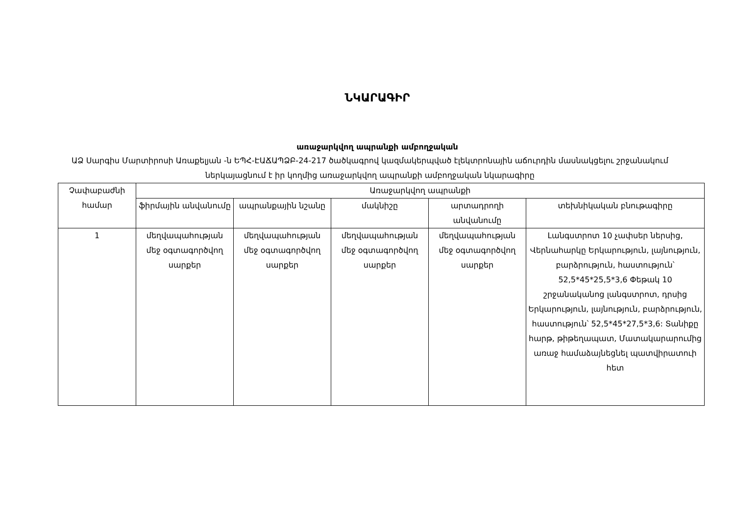ՆԿԱՐԱԳԻՐ
առաջարկվող ապրանքի ամբողջական
ԱՁ Սարգիս Մարտիրոսի Առաքելյան -ն ԵՊՀ-ԷԱՃԱՊՁԲ-24-217 ծածկագրով կազմակերպված էլեկտրոնային աճուրդին մասնակցելու շրջանակում ներկայացնում է իր կողմից առաջարկվող ապրանքի ամբողջական նկարագիրը
| Չափաբաժնի համար | Առաջարկվող ապրանքի | | | | |
| --- | --- | --- | --- | --- | --- |
| | ֆիրմային անվանումը | ապրանքային նշանը | մակնիշը | արտադրողի անվանումը | տեխնիկական բնութագիրը |
| 1 | մեղվապահության մեջ օգտագործվող սարքեր | մեղվապահության մեջ օգտագործվող սարքեր | մեղվապահության մեջ օգտագործվող սարքեր | մեղվապահության մեջ օգտագործվող սարքեր | Լանգստրոտ 10 չափսեր ներսից, Վերնահարկը Երկարություն, լայնություն, բարձրություն, հաստություն՝ 52,5*45*25,5*3,6 Փեթակ 10 շրջանականոց լանգստրոտ, դրսից Երկարություն, լայնություն, բարձրություն, հաստություն՝ 52,5*45*27,5*3,6: Տանիքը հարթ, թիթեղապատ, Մատակարարումից առաջ համաձայնեցնել պատվիրատուի հետ |